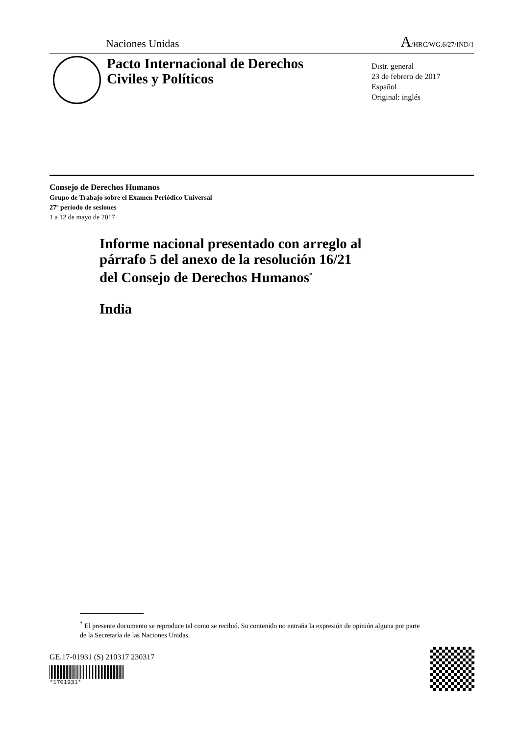Naciones Unidas A/HRC/WG.6/27/IND/1
Pacto Internacional de Derechos Civiles y Políticos
Distr. general
23 de febrero de 2017
Español
Original: inglés
Consejo de Derechos Humanos
Grupo de Trabajo sobre el Examen Periódico Universal
27º período de sesiones
1 a 12 de mayo de 2017
Informe nacional presentado con arreglo al
párrafo 5 del anexo de la resolución 16/21
del Consejo de Derechos Humanos<sup>*</sup>
India
<sup>*</sup> El presente documento se reproduce tal como se recibió. Su contenido no entraña la expresión de opinión alguna por parte de la Secretaría de las Naciones Unidas.
GE.17-01931 (S) 210317 230317
*1701931*